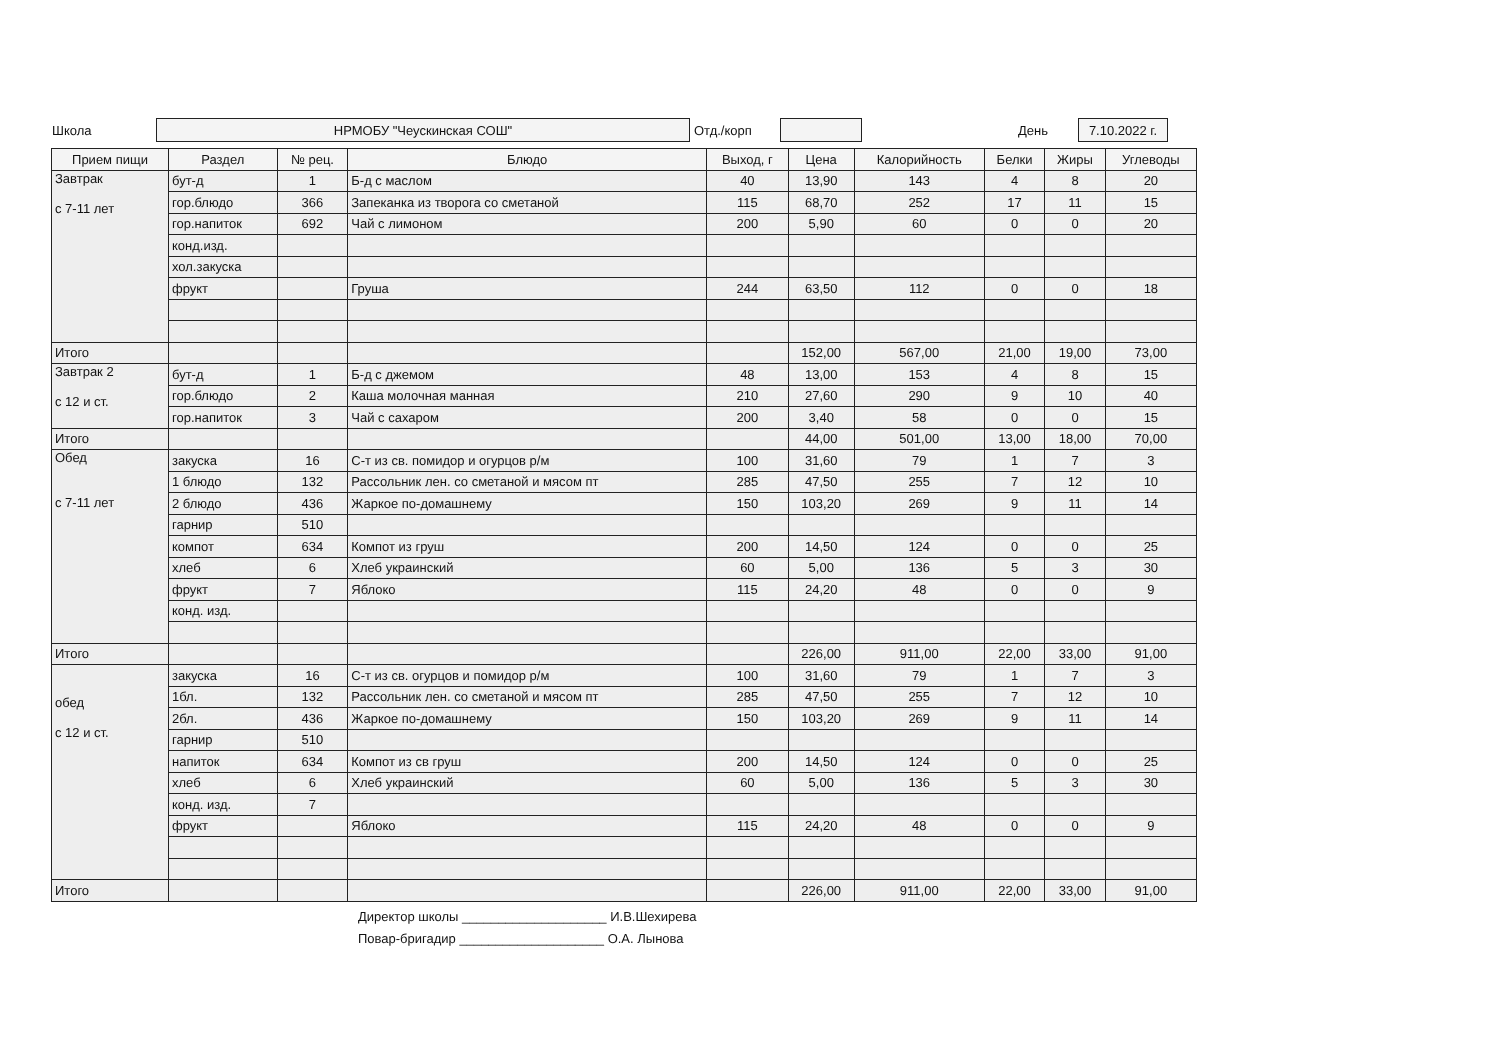Школа
НРМОБУ "Чеускинская СОШ"
Отд./корп День
7.10.2022 г.
| Прием пищи | Раздел | № рец. | Блюдо | Выход, г | Цена | Калорийность | Белки | Жиры | Углеводы |
| --- | --- | --- | --- | --- | --- | --- | --- | --- | --- |
| Завтрак с 7-11 лет | бут-д | 1 | Б-д с маслом | 40 | 13,90 | 143 | 4 | 8 | 20 |
| | гор.блюдо | 366 | Запеканка из творога со сметаной | 115 | 68,70 | 252 | 17 | 11 | 15 |
| | гор.напиток | 692 | Чай с лимоном | 200 | 5,90 | 60 | 0 | 0 | 20 |
| | конд.изд. | | | | | | | | |
| | хол.закуска | | | | | | | | |
| | фрукт | | Груша | 244 | 63,50 | 112 | 0 | 0 | 18 |
| Итого | | | | | 152,00 | 567,00 | 21,00 | 19,00 | 73,00 |
| Завтрак 2 с 12 и ст. | бут-д | 1 | Б-д с джемом | 48 | 13,00 | 153 | 4 | 8 | 15 |
| | гор.блюдо | 2 | Каша молочная манная | 210 | 27,60 | 290 | 9 | 10 | 40 |
| | гор.напиток | 3 | Чай с сахаром | 200 | 3,40 | 58 | 0 | 0 | 15 |
| Итого | | | | | 44,00 | 501,00 | 13,00 | 18,00 | 70,00 |
| Обед с 7-11 лет | закуска | 16 | С-т из св. помидор и огурцов р/м | 100 | 31,60 | 79 | 1 | 7 | 3 |
| | 1 блюдо | 132 | Рассольник лен. со сметаной и мясом пт | 285 | 47,50 | 255 | 7 | 12 | 10 |
| | 2 блюдо | 436 | Жаркое по-домашнему | 150 | 103,20 | 269 | 9 | 11 | 14 |
| | гарнир | 510 | | | | | | | |
| | компот | 634 | Компот из груш | 200 | 14,50 | 124 | 0 | 0 | 25 |
| | хлеб | 6 | Хлеб украинский | 60 | 5,00 | 136 | 5 | 3 | 30 |
| | фрукт | 7 | Яблоко | 115 | 24,20 | 48 | 0 | 0 | 9 |
| | конд. изд. | | | | | | | | |
| Итого | | | | | 226,00 | 911,00 | 22,00 | 33,00 | 91,00 |
| обед с 12 и ст. | закуска | 16 | С-т из св. огурцов и помидор р/м | 100 | 31,60 | 79 | 1 | 7 | 3 |
| | 1бл. | 132 | Рассольник лен. со сметаной и мясом пт | 285 | 47,50 | 255 | 7 | 12 | 10 |
| | 2бл. | 436 | Жаркое по-домашнему | 150 | 103,20 | 269 | 9 | 11 | 14 |
| | гарнир | 510 | | | | | | | |
| | напиток | 634 | Компот из св груш | 200 | 14,50 | 124 | 0 | 0 | 25 |
| | хлеб | 6 | Хлеб украинский | 60 | 5,00 | 136 | 5 | 3 | 30 |
| | конд. изд. | 7 | | | | | | | |
| | фрукт | | Яблоко | 115 | 24,20 | 48 | 0 | 0 | 9 |
| Итого | | | | | 226,00 | 911,00 | 22,00 | 33,00 | 91,00 |
Директор школы ____________________ И.В.Шехирева
Повар-бригадир ____________________ О.А. Лынова